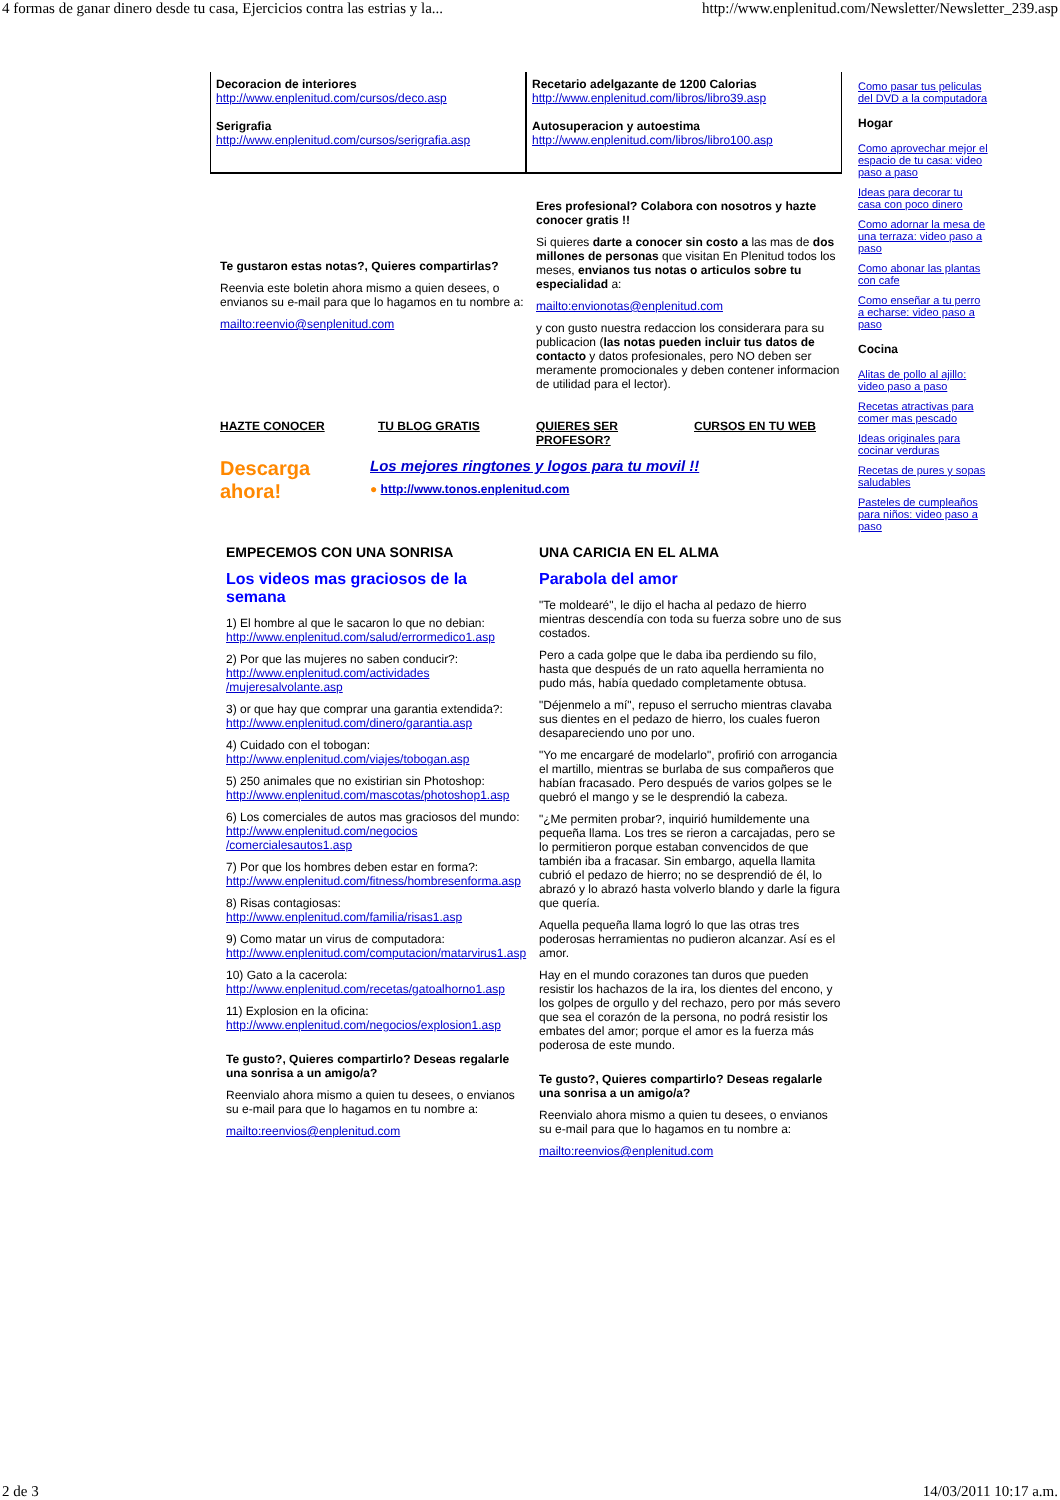4 formas de ganar dinero desde tu casa, Ejercicios contra las estrias y la... http://www.enplenitud.com/Newsletter/Newsletter_239.asp
Decoracion de interiores
http://www.enplenitud.com/cursos/deco.asp
Serigrafia
http://www.enplenitud.com/cursos/serigrafia.asp
Recetario adelgazante de 1200 Calorias
http://www.enplenitud.com/libros/libro39.asp
Autosuperacion y autoestima
http://www.enplenitud.com/libros/libro100.asp
Te gustaron estas notas?, Quieres compartirlas?
Reenvia este boletin ahora mismo a quien desees, o envianos su e-mail para que lo hagamos en tu nombre a:
mailto:reenvio@senplenitud.com
Eres profesional? Colabora con nosotros y hazte conocer gratis !!
Si quieres darte a conocer sin costo a las mas de dos millones de personas que visitan En Plenitud todos los meses, envianos tus notas o articulos sobre tu especialidad a:
mailto:envionotas@enplenitud.com
y con gusto nuestra redaccion los considerara para su publicacion (las notas pueden incluir tus datos de contacto y datos profesionales, pero NO deben ser meramente promocionales y deben contener informacion de utilidad para el lector).
HAZTE CONOCER TU BLOG GRATIS QUIERES SER PROFESOR? CURSOS EN TU WEB
Descarga ahora!
Los mejores ringtones y logos para tu movil !!
● http://www.tonos.enplenitud.com
EMPECEMOS CON UNA SONRISA
Los videos mas graciosos de la semana
1) El hombre al que le sacaron lo que no debian:
http://www.enplenitud.com/salud/errormedico1.asp
2) Por que las mujeres no saben conducir?:
http://www.enplenitud.com/actividades /mujeresalvolante.asp
3) or que hay que comprar una garantia extendida?:
http://www.enplenitud.com/dinero/garantia.asp
4) Cuidado con el tobogan:
http://www.enplenitud.com/viajes/tobogan.asp
5) 250 animales que no existirian sin Photoshop:
http://www.enplenitud.com/mascotas/photoshop1.asp
6) Los comerciales de autos mas graciosos del mundo:
http://www.enplenitud.com/negocios /comercialesautos1.asp
7) Por que los hombres deben estar en forma?:
http://www.enplenitud.com/fitness/hombresenforma.asp
8) Risas contagiosas:
http://www.enplenitud.com/familia/risas1.asp
9) Como matar un virus de computadora:
http://www.enplenitud.com/computacion/matarvirus1.asp
10) Gato a la cacerola:
http://www.enplenitud.com/recetas/gatoalhorno1.asp
11) Explosion en la oficina:
http://www.enplenitud.com/negocios/explosion1.asp
Te gusto?, Quieres compartirlo? Deseas regalarle una sonrisa a un amigo/a?
Reenvialo ahora mismo a quien tu desees, o envianos su e-mail para que lo hagamos en tu nombre a:
mailto:reenvios@enplenitud.com
UNA CARICIA EN EL ALMA
Parabola del amor
"Te moldearé", le dijo el hacha al pedazo de hierro mientras descendía con toda su fuerza sobre uno de sus costados.
Pero a cada golpe que le daba iba perdiendo su filo, hasta que después de un rato aquella herramienta no pudo más, había quedado completamente obtusa.
"Déjenmelo a mí", repuso el serrucho mientras clavaba sus dientes en el pedazo de hierro, los cuales fueron desapareciendo uno por uno.
"Yo me encargaré de modelarlo", profirió con arrogancia el martillo, mientras se burlaba de sus compañeros que habían fracasado. Pero después de varios golpes se le quebró el mango y se le desprendió la cabeza.
"¿Me permiten probar?, inquirió humildemente una pequeña llama. Los tres se rieron a carcajadas, pero se lo permitieron porque estaban convencidos de que también iba a fracasar. Sin embargo, aquella llamita cubrió el pedazo de hierro; no se desprendió de él, lo abrazó y lo abrazó hasta volverlo blando y darle la figura que quería.
Aquella pequeña llama logró lo que las otras tres poderosas herramientas no pudieron alcanzar. Así es el amor.
Hay en el mundo corazones tan duros que pueden resistir los hachazos de la ira, los dientes del encono, y los golpes de orgullo y del rechazo, pero por más severo que sea el corazón de la persona, no podrá resistir los embates del amor; porque el amor es la fuerza más poderosa de este mundo.
Te gusto?, Quieres compartirlo? Deseas regalarle una sonrisa a un amigo/a?
Reenvialo ahora mismo a quien tu desees, o envianos su e-mail para que lo hagamos en tu nombre a:
mailto:reenvios@enplenitud.com
Como pasar tus peliculas del DVD a la computadora
Hogar
Como aprovechar mejor el espacio de tu casa: video paso a paso
Ideas para decorar tu casa con poco dinero
Como adornar la mesa de una terraza: video paso a paso
Como abonar las plantas con cafe
Como enseñar a tu perro a echarse: video paso a paso
Cocina
Alitas de pollo al ajillo: video paso a paso
Recetas atractivas para comer mas pescado
Ideas originales para cocinar verduras
Recetas de pures y sopas saludables
Pasteles de cumpleaños para niños: video paso a paso
2 de 3 14/03/2011 10:17 a.m.